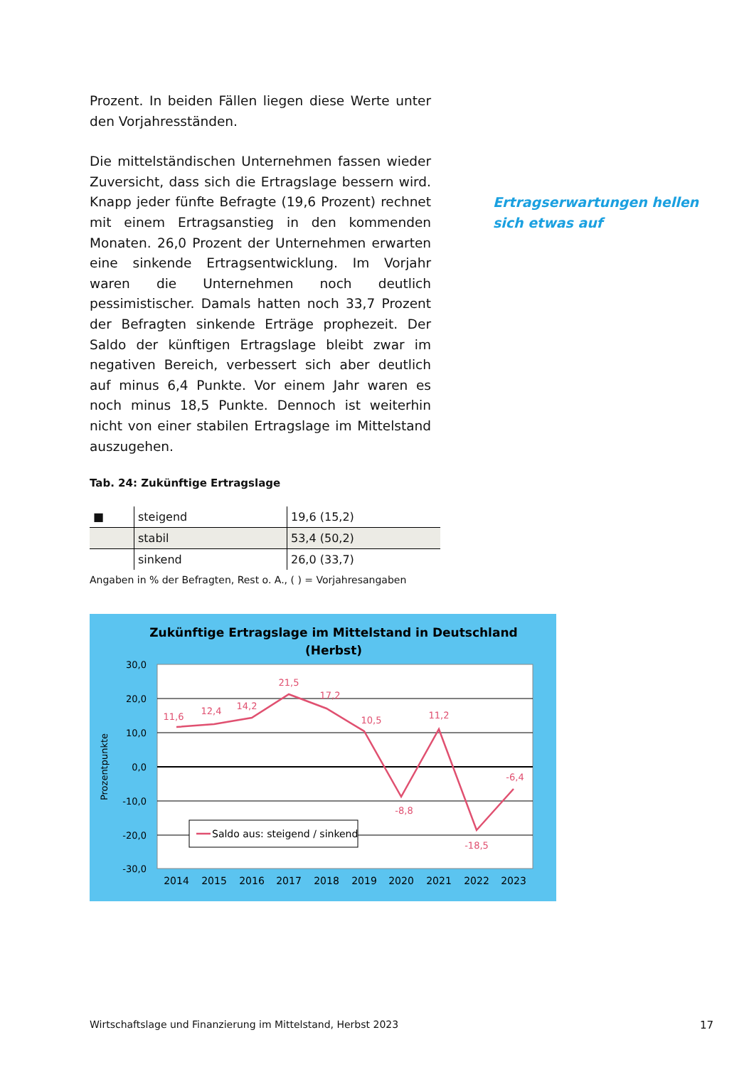Prozent. In beiden Fällen liegen diese Werte unter den Vorjahresständen.
Die mittelständischen Unternehmen fassen wieder Zuversicht, dass sich die Ertragslage bessern wird. Knapp jeder fünfte Befragte (19,6 Prozent) rechnet mit einem Ertragsanstieg in den kommenden Monaten. 26,0 Prozent der Unternehmen erwarten eine sinkende Ertragsentwicklung. Im Vorjahr waren die Unternehmen noch deutlich pessimistischer. Damals hatten noch 33,7 Prozent der Befragten sinkende Erträge prophezeit. Der Saldo der künftigen Ertragslage bleibt zwar im negativen Bereich, verbessert sich aber deutlich auf minus 6,4 Punkte. Vor einem Jahr waren es noch minus 18,5 Punkte. Dennoch ist weiterhin nicht von einer stabilen Ertragslage im Mittelstand auszugehen.
Tab. 24: Zukünftige Ertragslage
| ■ | steigend | 19,6 (15,2) |
| | stabil | 53,4 (50,2) |
| | sinkend | 26,0 (33,7) |
Angaben in % der Befragten, Rest o. A., ( ) = Vorjahresangaben
Zukünftige Ertragslage im Mittelstand in Deutschland
(Herbst)
30,0
20,0
10,0
0,0
-10,0
-20,0
-30,0
Prozentpunkte
11,6
12,4
14,2
21,5
17,2
10,5
-8,8
11,2
-18,5
-6,4
Saldo aus: steigend / sinkend
2014
2015
2016
2017
2018
2019
2020
2021
2022
2023
Ertragserwartungen hellen
sich etwas auf
Wirtschaftslage und Finanzierung im Mittelstand, Herbst 2023
17